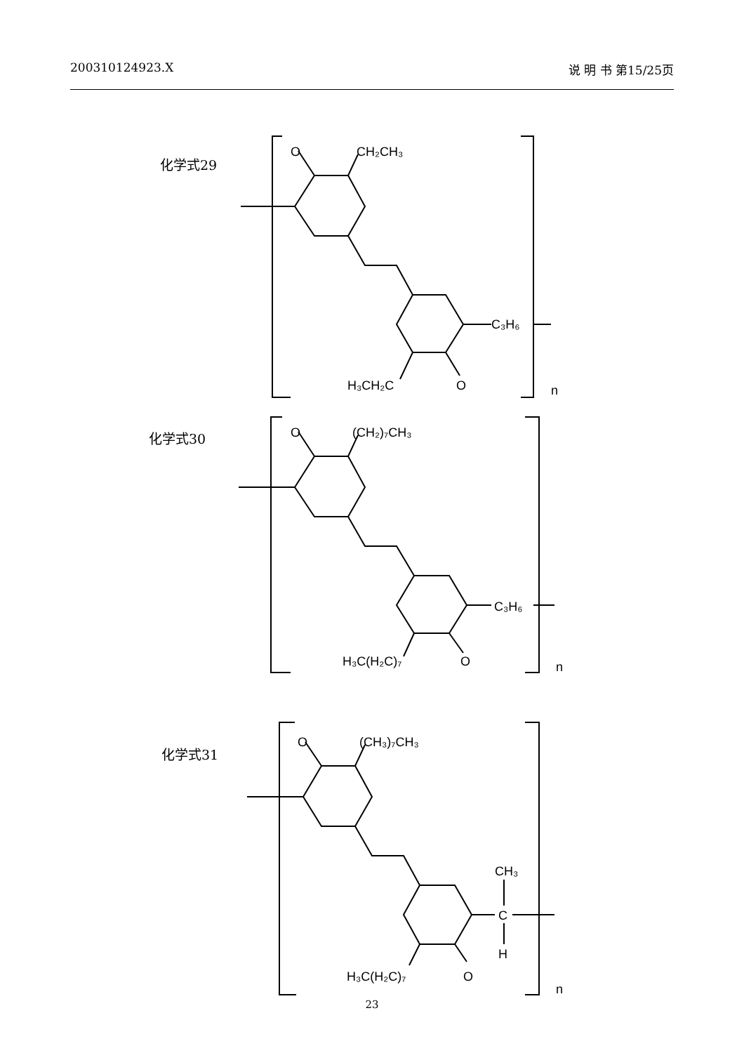200310124923.X 说 明 书 第15/25页
化学式29
O
CH₂CH₃
C₃H₆
H₃CH₂C
O
n
化学式30
O
(CH₂)₇CH₃
C₃H₆
H₃C(H₂C)₇
O
n
化学式31
O
(CH₃)₇CH₃
CH₃
C
H
H₃C(H₂C)₇
O
n
23